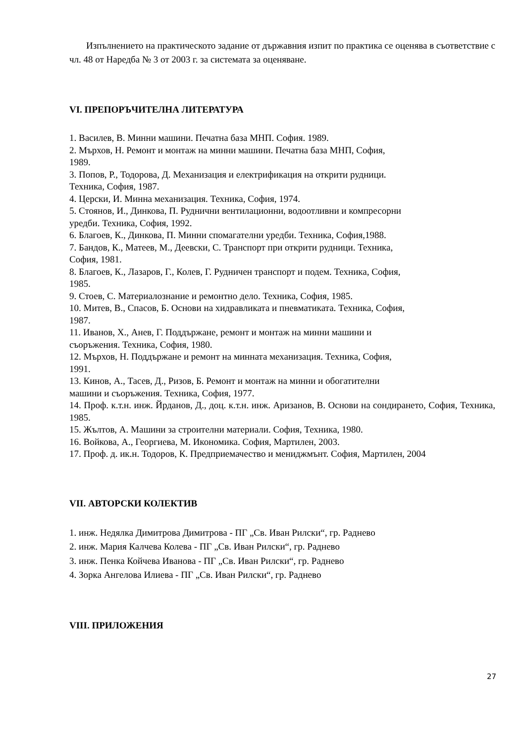Изпълнението на практическото задание от държавния изпит по практика се оценява в съответствие с чл. 48 от Наредба № 3 от 2003 г. за системата за оценяване.
VI. ПРЕПОРЪЧИТЕЛНА ЛИТЕРАТУРА
1. Василев, В. Минни машини. Печатна база МНП. София. 1989.
2. Мърхов, Н. Ремонт и монтаж на минни машини. Печатна база МНП, София,
1989.
3. Попов, Р., Тодорова, Д. Механизация и електрификация на открити рудници.
Техника, София, 1987.
4. Церски, И. Минна механизация. Техника, София, 1974.
5. Стоянов, И., Динкова, П. Руднични вентилационни, водоотливни и компресорни
уредби. Техника, София, 1992.
6. Благоев, К., Динкова, П. Минни спомагателни уредби. Техника, София,1988.
7. Бандов, К., Матеев, М., Деевски, С. Транспорт при открити рудници. Техника,
София, 1981.
8. Благоев, К., Лазаров, Г., Колев, Г. Рудничен транспорт и подем. Техника, София,
1985.
9. Стоев, С. Материалознание и ремонтно дело. Техника, София, 1985.
10. Митев, В., Спасов, Б. Основи на хидравликата и пневматиката. Техника, София,
1987.
11. Иванов, Х., Анев, Г. Поддържане, ремонт и монтаж на минни машини и
съоръжения. Техника, София, 1980.
12. Мърхов, Н. Поддържане и ремонт на минната механизация. Техника, София,
1991.
13. Кинов, А., Тасев, Д., Ризов, Б. Ремонт и монтаж на минни и обогатителни
машини и съоръжения. Техника, София, 1977.
14. Проф. к.т.н. инж. Йрданов, Д., доц. к.т.н. инж. Аризанов, В. Основи на сондирането, София, Техника, 1985.
15. Жълтов, А. Машини за строителни материали. София, Техника, 1980.
16. Войкова, А., Георгиева, М. Икономика. София, Мартилен, 2003.
17. Проф. д. ик.н. Тодоров, К. Предприемачество и мениджмънт. София, Мартилен, 2004
VII. АВТОРСКИ КОЛЕКТИВ
1. инж. Недялка Димитрова Димитрова - ПГ „Св. Иван Рилски“, гр. Раднево
2. инж. Мария Калчева Колева - ПГ „Св. Иван Рилски“, гр. Раднево
3. инж. Пенка Койчева Иванова - ПГ „Св. Иван Рилски“, гр. Раднево
4. Зорка Ангелова Илиева - ПГ „Св. Иван Рилски“, гр. Раднево
VIII. ПРИЛОЖЕНИЯ
27